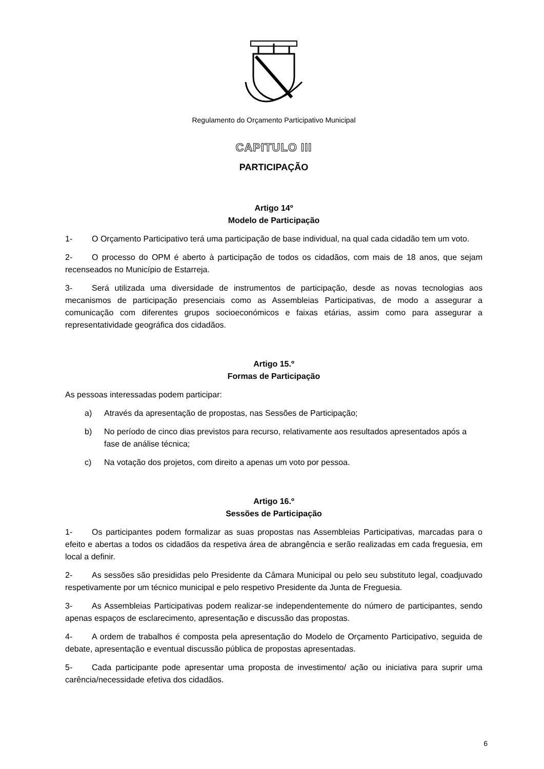Regulamento do Orçamento Participativo Municipal
CAPITULO III
PARTICIPAÇÃO
Artigo 14º
Modelo de Participação
1- O Orçamento Participativo terá uma participação de base individual, na qual cada cidadão tem um voto.
2- O processo do OPM é aberto à participação de todos os cidadãos, com mais de 18 anos, que sejam recenseados no Município de Estarreja.
3- Será utilizada uma diversidade de instrumentos de participação, desde as novas tecnologias aos mecanismos de participação presenciais como as Assembleias Participativas, de modo a assegurar a comunicação com diferentes grupos socioeconómicos e faixas etárias, assim como para assegurar a representatividade geográfica dos cidadãos.
Artigo 15.º
Formas de Participação
As pessoas interessadas podem participar:
a) Através da apresentação de propostas, nas Sessões de Participação;
b) No período de cinco dias previstos para recurso, relativamente aos resultados apresentados após a fase de análise técnica;
c) Na votação dos projetos, com direito a apenas um voto por pessoa.
Artigo 16.º
Sessões de Participação
1- Os participantes podem formalizar as suas propostas nas Assembleias Participativas, marcadas para o efeito e abertas a todos os cidadãos da respetiva área de abrangência e serão realizadas em cada freguesia, em local a definir.
2- As sessões são presididas pelo Presidente da Câmara Municipal ou pelo seu substituto legal, coadjuvado respetivamente por um técnico municipal e pelo respetivo Presidente da Junta de Freguesia.
3- As Assembleias Participativas podem realizar-se independentemente do número de participantes, sendo apenas espaços de esclarecimento, apresentação e discussão das propostas.
4- A ordem de trabalhos é composta pela apresentação do Modelo de Orçamento Participativo, seguida de debate, apresentação e eventual discussão pública de propostas apresentadas.
5- Cada participante pode apresentar uma proposta de investimento/ ação ou iniciativa para suprir uma carência/necessidade efetiva dos cidadãos.
6